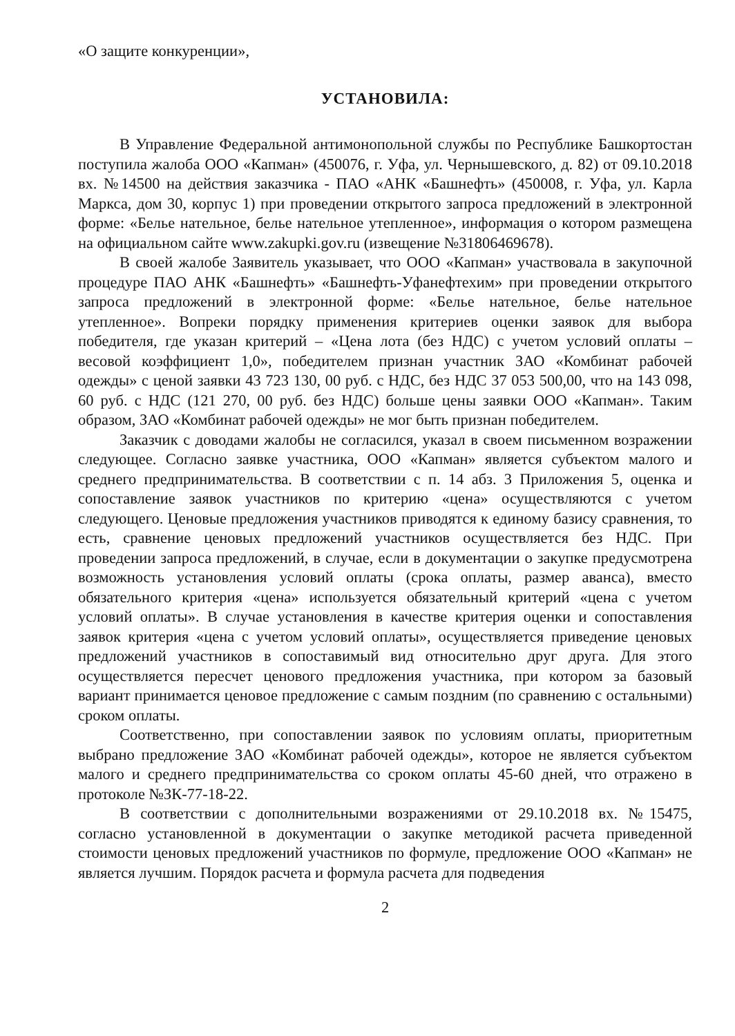«О защите конкуренции»,
УСТАНОВИЛА:
В Управление Федеральной антимонопольной службы по Республике Башкортостан поступила жалоба ООО «Капман» (450076, г. Уфа, ул. Чернышевского, д. 82) от 09.10.2018 вх. №14500 на действия заказчика - ПАО «АНК «Башнефть» (450008, г. Уфа, ул. Карла Маркса, дом 30, корпус 1) при проведении открытого запроса предложений в электронной форме: «Белье нательное, белье нательное утепленное», информация о котором размещена на официальном сайте www.zakupki.gov.ru (извещение №31806469678).
В своей жалобе Заявитель указывает, что ООО «Капман» участвовала в закупочной процедуре ПАО АНК «Башнефть» «Башнефть-Уфанефтехим» при проведении открытого запроса предложений в электронной форме: «Белье нательное, белье нательное утепленное». Вопреки порядку применения критериев оценки заявок для выбора победителя, где указан критерий – «Цена лота (без НДС) с учетом условий оплаты – весовой коэффициент 1,0», победителем признан участник ЗАО «Комбинат рабочей одежды» с ценой заявки 43 723 130, 00 руб. с НДС, без НДС 37 053 500,00, что на 143 098, 60 руб. с НДС (121 270, 00 руб. без НДС) больше цены заявки ООО «Капман». Таким образом, ЗАО «Комбинат рабочей одежды» не мог быть признан победителем.
Заказчик с доводами жалобы не согласился, указал в своем письменном возражении следующее. Согласно заявке участника, ООО «Капман» является субъектом малого и среднего предпринимательства. В соответствии с п. 14 абз. 3 Приложения 5, оценка и сопоставление заявок участников по критерию «цена» осуществляются с учетом следующего. Ценовые предложения участников приводятся к единому базису сравнения, то есть, сравнение ценовых предложений участников осуществляется без НДС. При проведении запроса предложений, в случае, если в документации о закупке предусмотрена возможность установления условий оплаты (срока оплаты, размер аванса), вместо обязательного критерия «цена» используется обязательный критерий «цена с учетом условий оплаты». В случае установления в качестве критерия оценки и сопоставления заявок критерия «цена с учетом условий оплаты», осуществляется приведение ценовых предложений участников в сопоставимый вид относительно друг друга. Для этого осуществляется пересчет ценового предложения участника, при котором за базовый вариант принимается ценовое предложение с самым поздним (по сравнению с остальными) сроком оплаты.
Соответственно, при сопоставлении заявок по условиям оплаты, приоритетным выбрано предложение ЗАО «Комбинат рабочей одежды», которое не является субъектом малого и среднего предпринимательства со сроком оплаты 45-60 дней, что отражено в протоколе №ЗК-77-18-22.
В соответствии с дополнительными возражениями от 29.10.2018 вх. №15475, согласно установленной в документации о закупке методикой расчета приведенной стоимости ценовых предложений участников по формуле, предложение ООО «Капман» не является лучшим. Порядок расчета и формула расчета для подведения
2